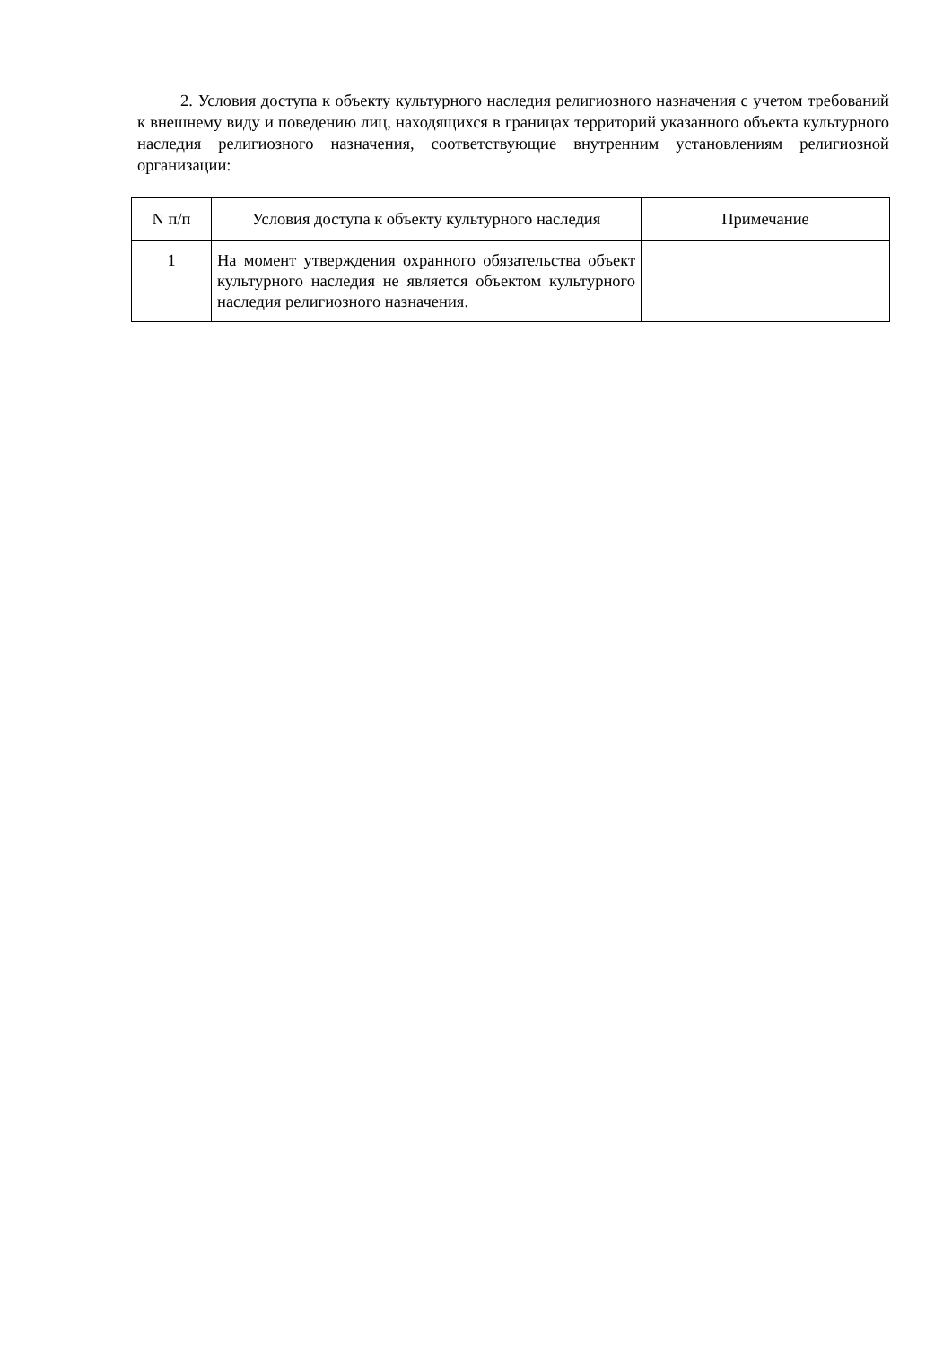2. Условия доступа к объекту культурного наследия религиозного назначения с учетом требований к внешнему виду и поведению лиц, находящихся в границах территорий указанного объекта культурного наследия религиозного назначения, соответствующие внутренним установлениям религиозной организации:
| N п/п | Условия доступа к объекту культурного наследия | Примечание |
| --- | --- | --- |
| 1 | На момент утверждения охранного обязательства объект культурного наследия не является объектом культурного наследия религиозного назначения. | |